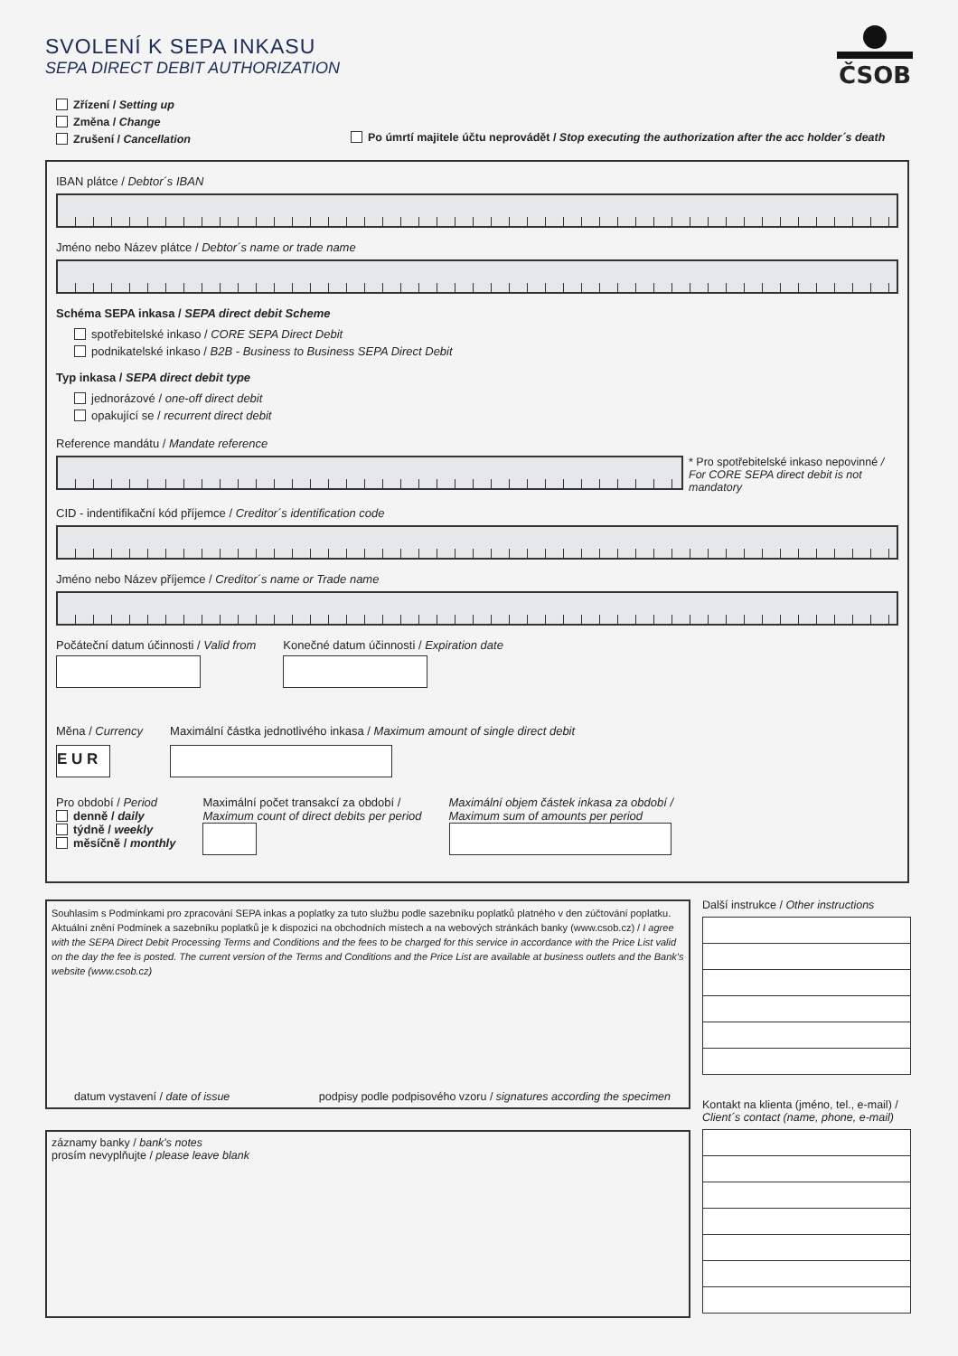SVOLENÍ K SEPA INKASU
SEPA DIRECT DEBIT AUTHORIZATION
ČSOB
Zřízení / Setting up
Změna / Change
Zrušení / Cancellation
Po úmrtí majitele účtu neprovádět / Stop executing the authorization after the acc holder´s death
IBAN plátce / Debtor´s IBAN
Jméno nebo Název plátce / Debtor´s name or trade name
Schéma SEPA inkasa / SEPA direct debit Scheme
spotřebitelské inkaso / CORE SEPA Direct Debit
podnikatelské inkaso / B2B - Business to Business SEPA Direct Debit
Typ inkasa / SEPA direct debit type
jednorázové / one-off direct debit
opakující se / recurrent direct debit
Reference mandátu / Mandate reference
* Pro spotřebitelské inkaso nepovinné / For CORE SEPA direct debit is not mandatory
CID - indentifikační kód příjemce / Creditor´s identification code
Jméno nebo Název příjemce / Creditor´s name or Trade name
Počáteční datum účinnosti / Valid from
Konečné datum účinnosti / Expiration date
Měna / Currency
E U R
Maximální částka jednotlivého inkasa / Maximum amount of single direct debit
Pro období / Period
denně / daily
týdně / weekly
měsíčně / monthly
Maximální počet transakcí za období /
Maximum count of direct debits per period
Maximální objem částek inkasa za období /
Maximum sum of amounts per period
Souhlasím s Podmínkami pro zpracování SEPA inkas a poplatky za tuto službu podle sazebníku poplatků platného v den zúčtování poplatku. Aktuální znění Podmínek a sazebníku poplatků je k dispozici na obchodních místech a na webových stránkách banky (www.csob.cz) / I agree with the SEPA Direct Debit Processing Terms and Conditions and the fees to be charged for this service in accordance with the Price List valid on the day the fee is posted. The current version of the Terms and Conditions and the Price List are available at business outlets and the Bank's website (www.csob.cz)
datum vystavení / date of issue podpisy podle podpisového vzoru / signatures according the specimen
záznamy banky / bank's notes
prosím nevyplňujte / please leave blank
Další instrukce / Other instructions
Kontakt na klienta (jméno, tel., e-mail) / Client´s contact (name, phone, e-mail)